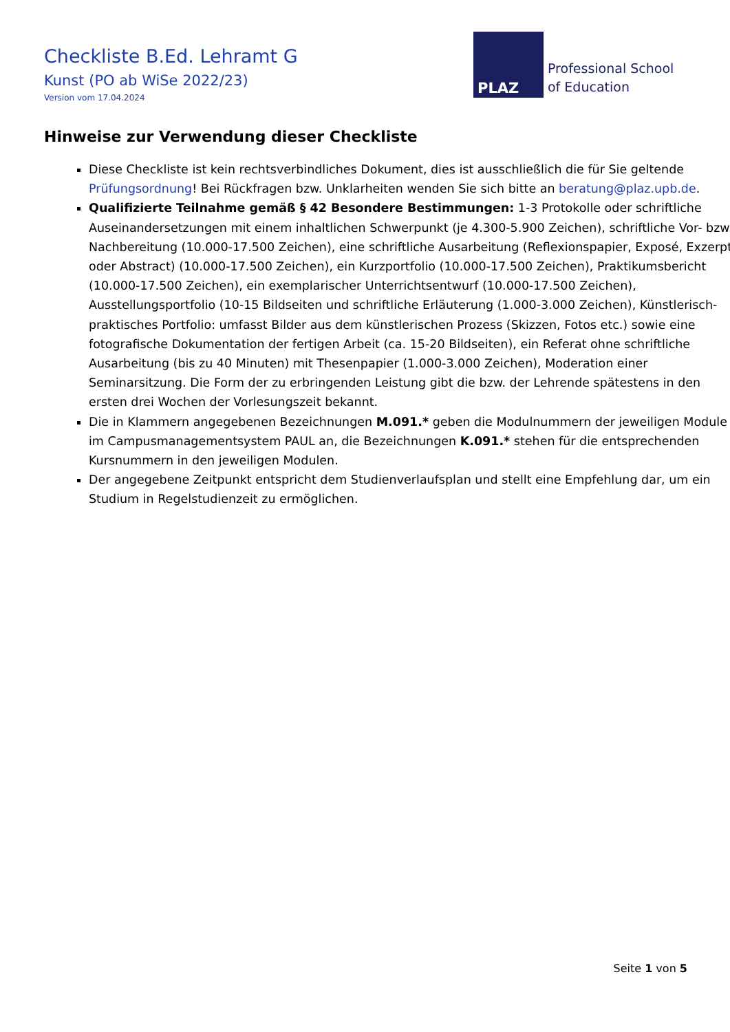Checkliste B.Ed. Lehramt G
Kunst (PO ab WiSe 2022/23)
Version vom 17.04.2024
PLAZ
Professional School
of Education
Hinweise zur Verwendung dieser Checkliste
Diese Checkliste ist kein rechtsverbindliches Dokument, dies ist ausschließlich die für Sie geltende Prüfungsordnung! Bei Rückfragen bzw. Unklarheiten wenden Sie sich bitte an beratung@plaz.upb.de.
Qualifizierte Teilnahme gemäß § 42 Besondere Bestimmungen: 1-3 Protokolle oder schriftliche Auseinandersetzungen mit einem inhaltlichen Schwerpunkt (je 4.300-5.900 Zeichen), schriftliche Vor- bzw. Nachbereitung (10.000-17.500 Zeichen), eine schriftliche Ausarbeitung (Reflexionspapier, Exposé, Exzerpt oder Abstract) (10.000-17.500 Zeichen), ein Kurzportfolio (10.000-17.500 Zeichen), Praktikumsbericht (10.000-17.500 Zeichen), ein exemplarischer Unterrichtsentwurf (10.000-17.500 Zeichen), Ausstellungsportfolio (10-15 Bildseiten und schriftliche Erläuterung (1.000-3.000 Zeichen), Künstlerisch-praktisches Portfolio: umfasst Bilder aus dem künstlerischen Prozess (Skizzen, Fotos etc.) sowie eine fotografische Dokumentation der fertigen Arbeit (ca. 15-20 Bildseiten), ein Referat ohne schriftliche Ausarbeitung (bis zu 40 Minuten) mit Thesenpapier (1.000-3.000 Zeichen), Moderation einer Seminarsitzung. Die Form der zu erbringenden Leistung gibt die bzw. der Lehrende spätestens in den ersten drei Wochen der Vorlesungszeit bekannt.
Die in Klammern angegebenen Bezeichnungen M.091.* geben die Modulnummern der jeweiligen Module im Campusmanagementsystem PAUL an, die Bezeichnungen K.091.* stehen für die entsprechenden Kursnummern in den jeweiligen Modulen.
Der angegebene Zeitpunkt entspricht dem Studienverlaufsplan und stellt eine Empfehlung dar, um ein Studium in Regelstudienzeit zu ermöglichen.
Seite 1 von 5